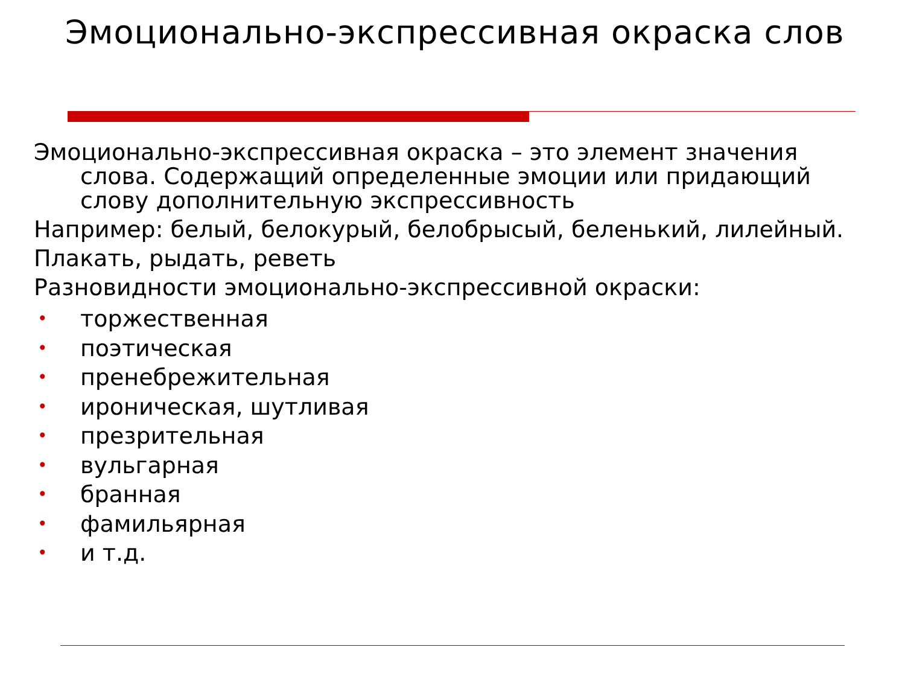Эмоционально-экспрессивная окраска слов
Эмоционально-экспрессивная окраска – это элемент значения слова. Содержащий определенные эмоции или придающий слову дополнительную экспрессивность
Например: белый, белокурый, белобрысый, беленький, лилейный.
Плакать, рыдать, реветь
Разновидности эмоционально-экспрессивной окраски:
• торжественная
• поэтическая
• пренебрежительная
• ироническая, шутливая
• презрительная
• вульгарная
• бранная
• фамильярная
• и т.д.